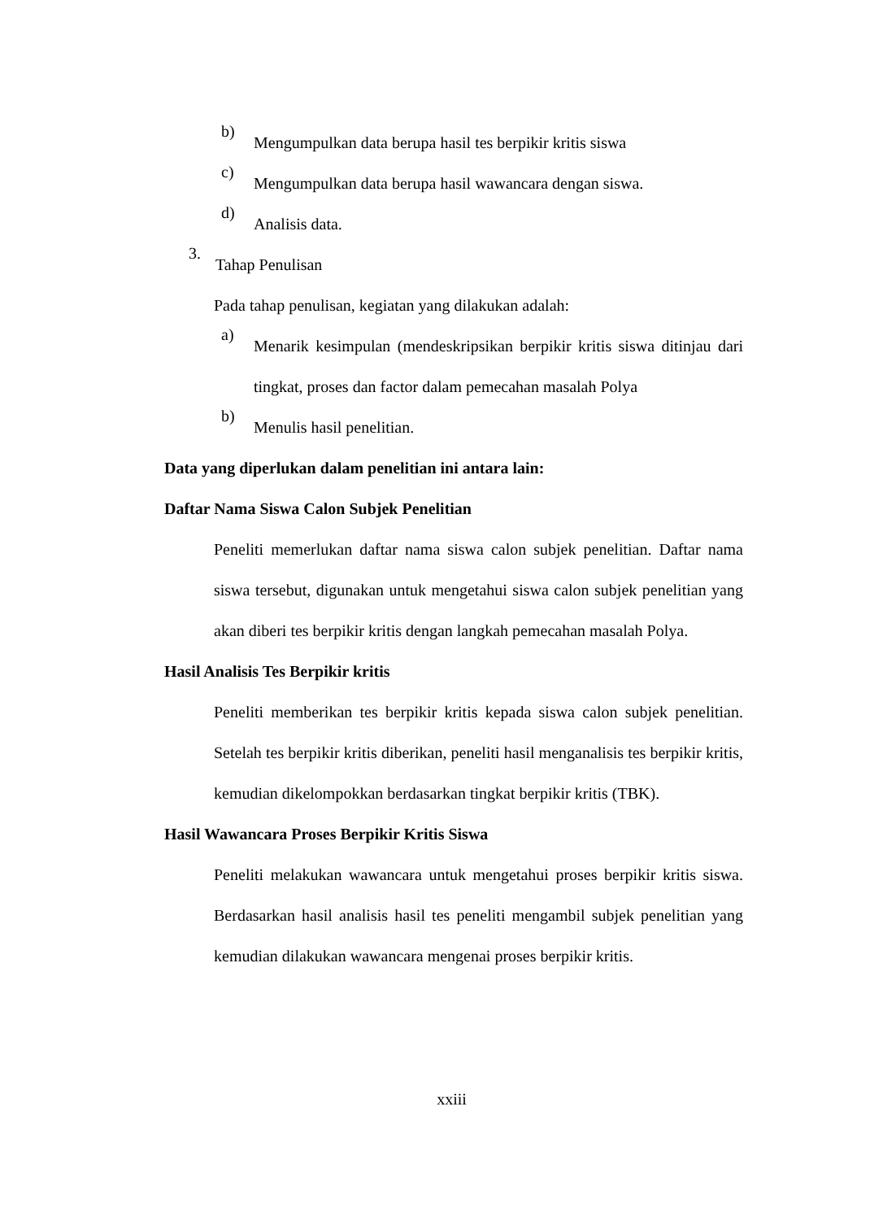b)
Mengumpulkan data berupa hasil tes berpikir kritis siswa
c)
Mengumpulkan data berupa hasil wawancara dengan siswa.
d)
Analisis data.
3.
Tahap Penulisan
Pada tahap penulisan, kegiatan yang dilakukan adalah:
a)
Menarik kesimpulan (mendeskripsikan berpikir kritis siswa ditinjau dari tingkat, proses dan factor dalam pemecahan masalah Polya
b)
Menulis hasil penelitian.
Data yang diperlukan dalam penelitian ini antara lain:
Daftar Nama Siswa Calon Subjek Penelitian
Peneliti memerlukan daftar nama siswa calon subjek penelitian. Daftar nama siswa tersebut, digunakan untuk mengetahui siswa calon subjek penelitian yang akan diberi tes berpikir kritis dengan langkah pemecahan masalah Polya.
Hasil Analisis Tes Berpikir kritis
Peneliti memberikan tes berpikir kritis kepada siswa calon subjek penelitian. Setelah tes berpikir kritis diberikan, peneliti hasil menganalisis tes berpikir kritis, kemudian dikelompokkan berdasarkan tingkat berpikir kritis (TBK).
Hasil Wawancara Proses Berpikir Kritis Siswa
Peneliti melakukan wawancara untuk mengetahui proses berpikir kritis siswa. Berdasarkan hasil analisis hasil tes peneliti mengambil subjek penelitian yang kemudian dilakukan wawancara mengenai proses berpikir kritis.
xxiii